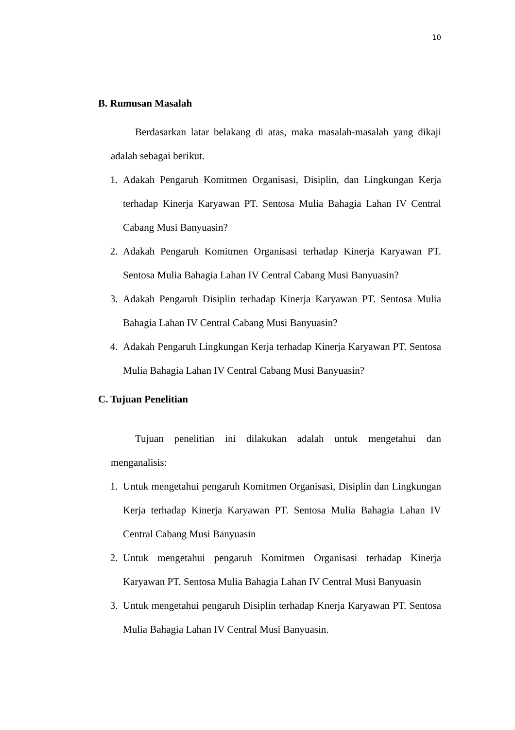10
B. Rumusan Masalah
Berdasarkan latar belakang di atas, maka masalah-masalah yang dikaji adalah sebagai berikut.
1. Adakah Pengaruh Komitmen Organisasi, Disiplin, dan Lingkungan Kerja terhadap Kinerja Karyawan PT. Sentosa Mulia Bahagia Lahan IV Central Cabang Musi Banyuasin?
2. Adakah Pengaruh Komitmen Organisasi terhadap Kinerja Karyawan PT. Sentosa Mulia Bahagia Lahan IV Central Cabang Musi Banyuasin?
3. Adakah Pengaruh Disiplin terhadap Kinerja Karyawan PT. Sentosa Mulia Bahagia Lahan IV Central Cabang Musi Banyuasin?
4. Adakah Pengaruh Lingkungan Kerja terhadap Kinerja Karyawan PT. Sentosa Mulia Bahagia Lahan IV Central Cabang Musi Banyuasin?
C. Tujuan Penelitian
Tujuan penelitian ini dilakukan adalah untuk mengetahui dan menganalisis:
1. Untuk mengetahui pengaruh Komitmen Organisasi, Disiplin dan Lingkungan Kerja terhadap Kinerja Karyawan PT. Sentosa Mulia Bahagia Lahan IV Central Cabang Musi Banyuasin
2. Untuk mengetahui pengaruh Komitmen Organisasi terhadap Kinerja Karyawan PT. Sentosa Mulia Bahagia Lahan IV Central Musi Banyuasin
3. Untuk mengetahui pengaruh Disiplin terhadap Knerja Karyawan PT. Sentosa Mulia Bahagia Lahan IV Central Musi Banyuasin.